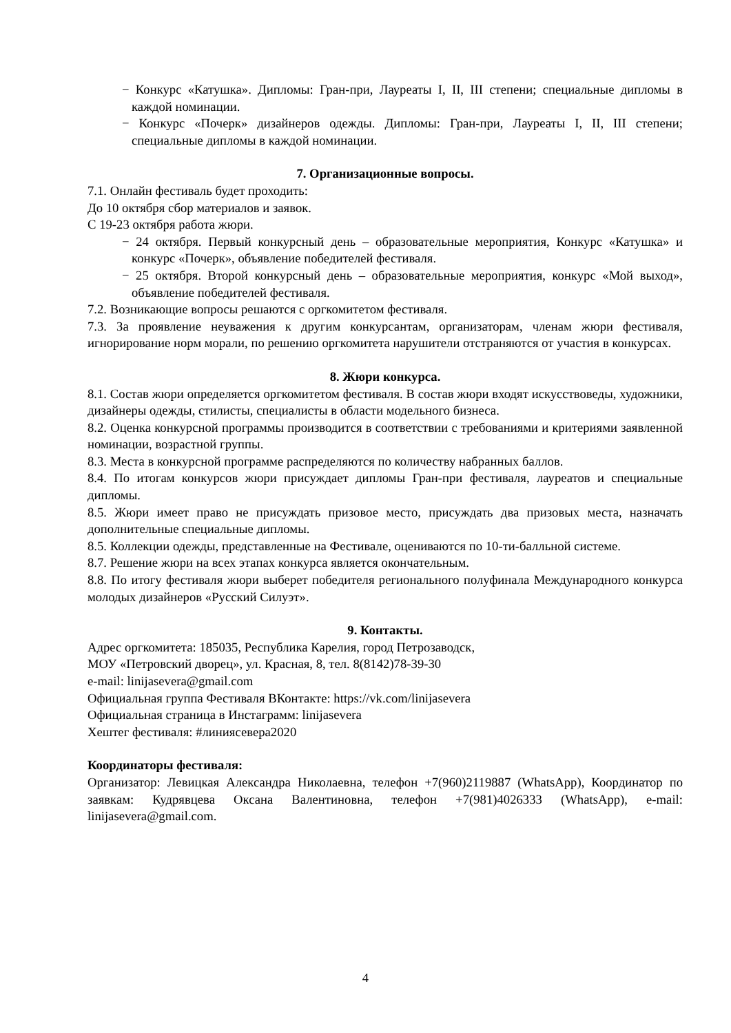− Конкурс «Катушка». Дипломы: Гран-при, Лауреаты I, II, III степени; специальные дипломы в каждой номинации.
− Конкурс «Почерк» дизайнеров одежды. Дипломы: Гран-при, Лауреаты I, II, III степени; специальные дипломы в каждой номинации.
7. Организационные вопросы.
7.1. Онлайн фестиваль будет проходить:
До 10 октября сбор материалов и заявок.
С 19-23 октября работа жюри.
− 24 октября. Первый конкурсный день – образовательные мероприятия, Конкурс «Катушка» и конкурс «Почерк», объявление победителей фестиваля.
− 25 октября. Второй конкурсный день – образовательные мероприятия, конкурс «Мой выход», объявление победителей фестиваля.
7.2. Возникающие вопросы решаются с оргкомитетом фестиваля.
7.3. За проявление неуважения к другим конкурсантам, организаторам, членам жюри фестиваля, игнорирование норм морали, по решению оргкомитета нарушители отстраняются от участия в конкурсах.
8. Жюри конкурса.
8.1. Состав жюри определяется оргкомитетом фестиваля. В состав жюри входят искусствоведы, художники, дизайнеры одежды, стилисты, специалисты в области модельного бизнеса.
8.2. Оценка конкурсной программы производится в соответствии с требованиями и критериями заявленной номинации, возрастной группы.
8.3. Места в конкурсной программе распределяются по количеству набранных баллов.
8.4. По итогам конкурсов жюри присуждает дипломы Гран-при фестиваля, лауреатов и специальные дипломы.
8.5. Жюри имеет право не присуждать призовое место, присуждать два призовых места, назначать дополнительные специальные дипломы.
8.5. Коллекции одежды, представленные на Фестивале, оцениваются по 10-ти-балльной системе.
8.7. Решение жюри на всех этапах конкурса является окончательным.
8.8. По итогу фестиваля жюри выберет победителя регионального полуфинала Международного конкурса молодых дизайнеров «Русский Силуэт».
9. Контакты.
Адрес оргкомитета: 185035, Республика Карелия, город Петрозаводск,
МОУ «Петровский дворец», ул. Красная, 8, тел. 8(8142)78-39-30
e-mail: linijasevera@gmail.com
Официальная группа Фестиваля ВКонтакте: https://vk.com/linijasevera
Официальная страница в Инстаграмм: linijasevera
Хештег фестиваля: #линиясевера2020
Координаторы фестиваля:
Организатор: Левицкая Александра Николаевна, телефон +7(960)2119887 (WhatsApp), Координатор по заявкам: Кудрявцева Оксана Валентиновна, телефон +7(981)4026333 (WhatsApp), e-mail: linijasevera@gmail.com.
4